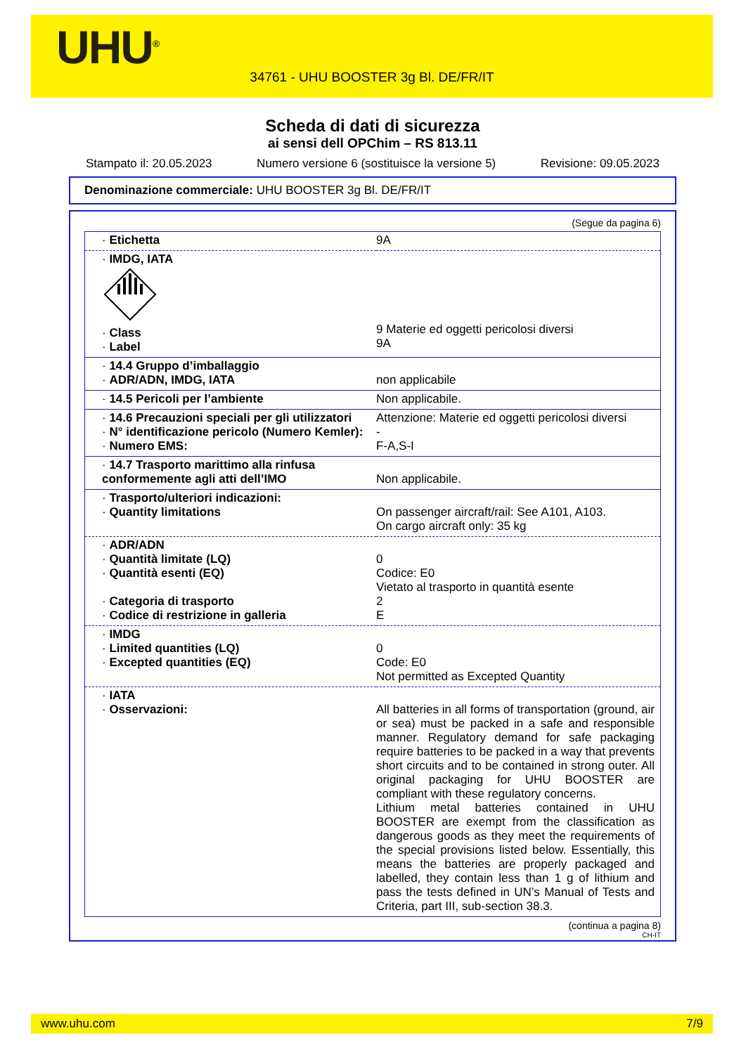UHU<sup>®</sup>
34761 - UHU BOOSTER 3g Bl. DE/FR/IT
Scheda di dati di sicurezza
ai sensi dell OPChim – RS 813.11
Stampato il: 20.05.2023 Numero versione 6 (sostituisce la versione 5) Revisione: 09.05.2023
Denominazione commerciale: UHU BOOSTER 3g Bl. DE/FR/IT
(Segue da pagina 6)
| · Etichetta | 9A |
| · IMDG, IATA · Class · Label | 9 Materie ed oggetti pericolosi diversi 9A |
| · 14.4 Gruppo d’imballaggio · ADR/ADN, IMDG, IATA | non applicabile |
| · 14.5 Pericoli per l’ambiente | Non applicabile. |
| · 14.6 Precauzioni speciali per gli utilizzatori · N° identificazione pericolo (Numero Kemler): · Numero EMS: | Attenzione: Materie ed oggetti pericolosi diversi - F-A,S-I |
| · 14.7 Trasporto marittimo alla rinfusa conformemente agli atti dell’IMO | Non applicabile. |
| · Trasporto/ulteriori indicazioni: · Quantity limitations | On passenger aircraft/rail: See A101, A103. On cargo aircraft only: 35 kg |
| · ADR/ADN · Quantità limitate (LQ) · Quantità esenti (EQ) · Categoria di trasporto · Codice di restrizione in galleria | 0 Codice: E0 Vietato al trasporto in quantità esente 2 E |
| · IMDG · Limited quantities (LQ) · Excepted quantities (EQ) | 0 Code: E0 Not permitted as Excepted Quantity |
| · IATA · Osservazioni: | All batteries in all forms of transportation (ground, air or sea) must be packed in a safe and responsible manner. Regulatory demand for safe packaging require batteries to be packed in a way that prevents short circuits and to be contained in strong outer. All original packaging for UHU BOOSTER are compliant with these regulatory concerns. Lithium metal batteries contained in UHU BOOSTER are exempt from the classification as dangerous goods as they meet the requirements of the special provisions listed below. Essentially, this means the batteries are properly packaged and labelled, they contain less than 1 g of lithium and pass the tests defined in UN’s Manual of Tests and Criteria, part III, sub-section 38.3. |
(continua a pagina 8)
CH-IT
www.uhu.com 7/9